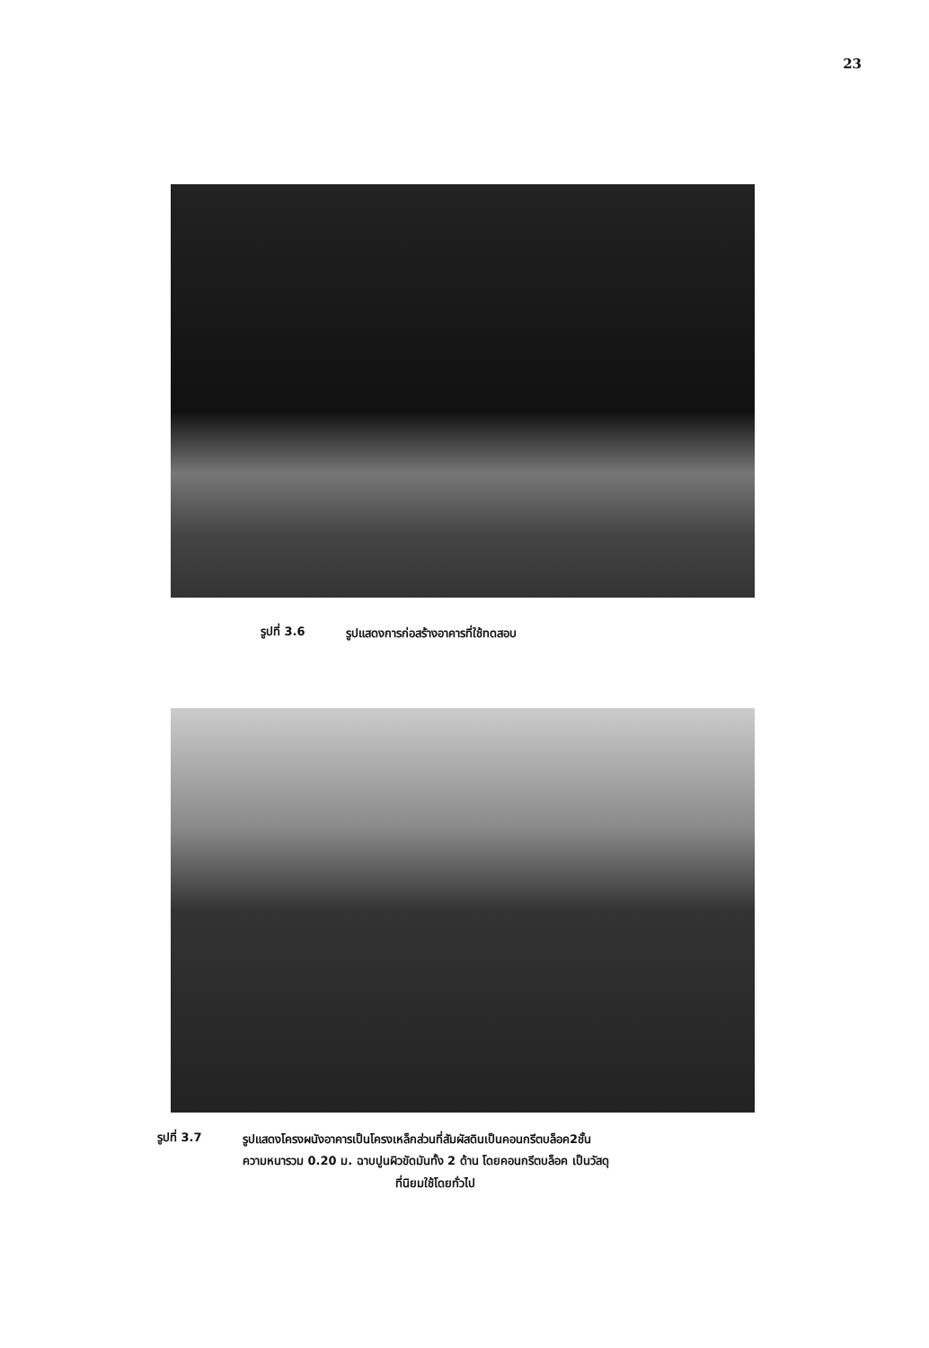23
รูปที่ 3.6
รูปแสดงการก่อสร้างอาคารที่ใช้ทดสอบ
รูปที่ 3.7
รูปแสดงโครงผนังอาคารเป็นโครงเหล็กส่วนที่สัมผัสดินเป็นคอนกรีตบล็อค2ชั้น
ความหนารวม 0.20 ม. ฉาบปูนผิวขัดมันทั้ง 2 ด้าน โดยคอนกรีตบล็อค เป็นวัสดุ
ที่นิยมใช้โดยทั่วไป